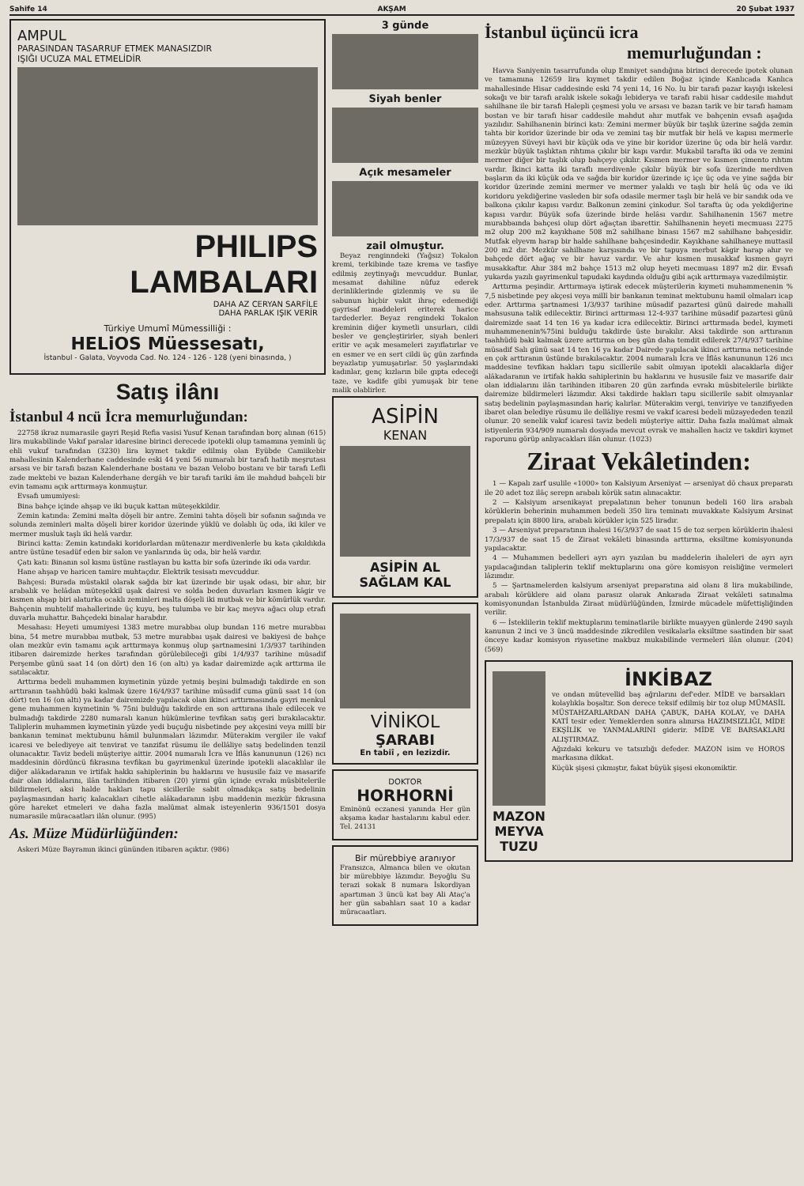Sahife 14 AKŞAM 20 Şubat 1937
AMPUL
PARASINDAN TASARRUF ETMEK MANASIZDIR
IŞIĞI UCUZA MAL ETMELİDİR
PHILIPS LAMBALARI
DAHA AZ CERYAN SARFİLE
DAHA PARLAK IŞIK VERİR
Türkiye Umumî Mümessilliği :
HELiOS Müessesatı,
İstanbul - Galata, Voyvoda Cad. No. 124 - 126 - 128 (yeni binasında, )
Satış ilânı
İstanbul 4 ncü İcra memurluğundan:
22758 ikraz numarasile gayri Reşid Refia vasisi Yusuf Kenan tarafından borç alınan (615) lira mukabilinde Vakıf paralar idaresine birinci derecede ipotekli olup tamamına yeminli üç ehli vukuf tarafından (3230) lira kıymet takdir edilmiş olan Eyübde Camiikebir mahallesinin Kalenderhane caddesinde eski 44 yeni 56 numaralı bir tarafı hatib meşrutası arsası ve bir tarafı bazan Kalenderhane bostanı ve bazan Velobo bostanı ve bir tarafı Lefli zade mektebi ve bazan Kalenderhane dergâh ve bir tarafı tariki âm ile mahdud bahçeli bir evin tamamı açık arttırmaya konmuştur.
Evsafı umumiyesi:
Bina bahçe içinde ahşap ve iki buçuk kattan müteşekkildir.
Zemin katında: Zemini malta döşeli bir antre. Zemini tahta döşeli bir sofanın sağında ve solunda zeminleri malta döşeli birer koridor üzerinde yüklü ve dolablı üç oda, iki kiler ve mermer musluk taşlı iki helâ vardır.
Birinci katta: Zemin katındaki koridorlardan mütenazır merdivenlerle bu kata çıkıldıkda antre üstüne tesadüf eden bir salon ve yanlarında üç oda, bir helâ vardır.
Çatı katı: Binanın sol kısmı üstüne rastlayan bu katta bir sofa üzerinde iki oda vardır.
Hane ahşap ve haricen tamire muhtaçdır. Elektrik tesisatı mevcuddur.
Bahçesi: Burada müstakil olarak sağda bir kat üzerinde bir uşak odası, bir ahır, bir arabalık ve helâdan müteşekkil uşak dairesi ve solda beden duvarları kısmen kâgir ve kısmen ahşap biri alaturka ocaklı zeminleri malta döşeli iki mutbak ve bir kömürlük vardır. Bahçenin muhtelif mahallerinde üç kuyu, beş tulumba ve bir kaç meyva ağacı olup etrafı duvarla muhattır. Bahçedeki binalar harabdır.
Mesahası: Heyeti umumiyesi 1383 metre murabbaı olup bundan 116 metre murabbaı bina, 54 metre murabbaı mutbak, 53 metre murabbaı uşak dairesi ve bakiyesi de bahçe olan mezkûr evin tamamı açık arttırmaya konmuş olup şartnamesini 1/3/937 tarihinden itibaren dairemizde herkes tarafından görülebileceği gibi 1/4/937 tarihine müsadif Perşembe günü saat 14 (on dört) den 16 (on altı) ya kadar dairemizde açık arttırma ile satılacaktır.
Arttırma bedeli muhammen kıymetinin yüzde yetmiş beşini bulmadığı takdirde en son arttıranın taahhüdü baki kalmak üzere 16/4/937 tarihine müsadif cuma günü saat 14 (on dört) ten 16 (on altı) ya kadar dairemizde yapılacak olan ikinci arttırmasında gayri menkul gene muhammen kıymetinin % 75ni bulduğu takdirde en son arttırana ihale edilecek ve bulmadığı takdirde 2280 numaralı kanun hükümlerine tevfikan satış geri bırakılacaktır. Taliplerin muhammen kıymetinin yüzde yedi buçuğu nisbetinde pey akçesini veya millî bir bankanın teminat mektubunu hâmil bulunmaları lâzımdır. Müterakim vergiler ile vakıf icaresi ve belediyeye ait tenvirat ve tanzifat rüsumu ile dellâliye satış bedelinden tenzil olunacaktır. Taviz bedeli müşteriye aittir. 2004 numaralı İcra ve İflâs kanununun (126) ncı maddesinin dördüncü fıkrasına tevfikan bu gayrimenkul üzerinde ipotekli alacaklılar ile diğer alâkadaranın ve irtifak hakkı sahiplerinin bu haklarını ve hususile faiz ve masarife dair olan iddialarını, ilân tarihinden itibaren (20) yirmi gün içinde evrakı müsbitelerile bildirmeleri, aksi halde hakları tapu sicillerile sabit olmadıkça satış bedelinin paylaşmasından hariç kalacakları cihetle alâkadaranın işbu maddenin mezkûr fıkrasına göre hareket etmeleri ve daha fazla malûmat almak isteyenlerin 936/1501 dosya numarasile müracaatları ilân olunur. (995)
As. Müze Müdürlüğünden:
Askeri Müze Bayramın ikinci gününden itibaren açıktır. (986)
3 günde
Siyah benler
Açık mesameler
zail olmuştur.
Beyaz renginndeki (Yağsız) Tokalon kremi, terkibinde taze krema ve tasfiye edilmiş zeytinyağı mevcuddur. Bunlar, mesamat dahiline nüfuz ederek derinliklerinde gizlenmiş ve su ile sabunun hiçbir vakit ihraç edemediği gayrisaf maddeleri eriterek harice tardederler. Beyaz rengindeki Tokalon kreminin diğer kıymetli unsurları, cildi besler ve gençleştirirler, siyah benleri eritir ve açık mesameleri zayıflatırlar ve en esmer ve en sert cildi üç gün zarfında beyazlatıp yumuşatırlar. 50 yaşlarındaki kadınlar, genç kızların bile gıpta edeceği taze, ve kadife gibi yumuşak bir tene malik olablirler.
ASİPİN
KENAN
ASİPİN AL
SAĞLAM KAL
VİNİKOL
ŞARABI
En tabiî , en lezizdir.
DOKTOR
HORHORNİ
Eminönü eczanesi yanında Her gün akşama kadar hastalarını kabul eder. Tel. 24131
Bir mürebbiye aranıyor
Fransızca, Almanca bilen ve okutan bir mürebbiye lâzımdır. Beyoğlu Su terazi sokak 8 numara İskordiyan apartıman 3 üncü kat bay Ali Ataç'a her gün sabahları saat 10 a kadar müracaatları.
İstanbul üçüncü icra
memurluğundan :
Havva Saniyenin tasarrufunda olup Emniyet sandığına birinci derecede ipotek olunan ve tamamına 12659 lira kıymet takdir edilen Boğaz içinde Kanlıcada Kanlıca mahallesinde Hisar caddesinde eski 74 yeni 14, 16 No. lu bir tarafı pazar kayığı iskelesi sokağı ve bir tarafı aralık iskele sokağı lebiderya ve tarafı rabii hisar caddesile mahdut sahilhane ile bir tarafı Halepli çeşmesi yolu ve arsası ve bazan tarik ve bir tarafı hamam bostan ve bir tarafı hisar caddesile mahdut ahır mutfak ve bahçenin evsafı aşağıda yazılıdır. Sahilhanenin birinci katı: Zemini mermer büyük bir taşlık üzerine sağda zemin tahta bir koridor üzerinde bir oda ve zemini taş bir mutfak bir helâ ve kapısı mermerle müzeyyen Süveyi havi bir küçük oda ve yine bir koridor üzerine üç oda bir helâ vardır. mezkûr büyük taşlıktan rıhtıma çıkılır bir kapı vardır. Mukabil tarafta iki oda ve zemini mermer diğer bir taşlık olup bahçeye çıkılır. Kısmen mermer ve kısmen çimento rıhtım vardır. İkinci katta iki taraflı merdivenle çıkılır büyük bir sofa üzerinde merdiven başların da iki küçük oda ve sağda bir koridor üzerinde iç içe üç oda ve yine sağda bir koridor üzerinde zemini mermer ve mermer yalaklı ve taşlı bir helâ üç oda ve iki koridoru yekdiğerine vasleden bir sofa odasile mermer taşlı bir helâ ve bir sandık oda ve balkona çıkılır kapısı vardır. Balkonun zemini çinkodur. Sol tarafta üç oda yekdiğerine kapısı vardır. Büyük sofa üzerinde birde helâsı vardır. Sahilhanenin 1567 metre murabbaında bahçesi olup dört ağaçtan ibarettir. Sahilhanenin heyeti mecmuası 2275 m2 olup 200 m2 kayıkhane 508 m2 sahilhane binası 1567 m2 sahilhane bahçesidir. Mutfak elyevm harap bir halde sahilhane bahçesindedir. Kayıkhane sahilhaneye muttasil 200 m2 dır. Mezkûr sahilhane karşısında ve bir tapuya merbut kâgir harap ahır ve bahçede dört ağaç ve bir havuz vardır. Ve ahır kısmen musakkaf kısmen gayri musakkaftır. Ahır 384 m2 bahçe 1513 m2 olup heyeti mecmuası 1897 m2 dir. Evsafı yukarda yazılı gayrimenkul tapudaki kaydında olduğu gibi açık arttırmaya vazedilmiştir.
Arttırma peşindir. Arttırmaya iştirak edecek müşterilerin kıymeti muhammenenin % 7,5 nisbetinde pey akçesi veya millî bir bankanın teminat mektubunu hamil olmaları icap eder. Arttırma şartnamesi 1/3/937 tarihine müsadif pazartesi günü dairede mahalli mahsusuna talik edilecektir. Birinci arttırması 12-4-937 tarihine müsadif pazartesi günü dairemizde saat 14 ten 16 ya kadar icra edilecektir. Birinci arttırmada bedel, kıymeti muhammenenin%75ini bulduğu takdirde üste bırakılır. Aksi takdirde son arttıranın taahhüdü baki kalmak üzere arttırma on beş gün daha temdit edilerek 27/4/937 tarihine müsadif Salı günü saat 14 ten 16 ya kadar Dairede yapılacak ikinci arttırma neticesinde en çok arttıranın üstünde bırakılacaktır. 2004 numaralı İcra ve İflâs kanununun 126 ıncı maddesine tevfikan hakları tapu sicillerile sabit olmıyan ipotekli alacaklarla diğer alâkadaranın ve irtifak hakkı sahiplerinin bu haklarını ve hususile faiz ve masarife dair olan iddialarını ilân tarihinden itibaren 20 gün zarfında evrakı müsbitelerile birlikte dairemize bildirmeleri lâzımdır. Aksi takdirde hakları tapu sicillerile sabit olmıyanlar satış bedelinin paylaşmasından hariç kalırlar. Müterakim vergi, tenviriye ve tanzifiyeden ibaret olan belediye rüsumu ile dellâliye resmi ve vakıf icaresi bedeli müzayededen tenzil olunur. 20 senelik vakıf icaresi taviz bedeli müşteriye aittir. Daha fazla malûmat almak istiyenlerin 934/909 numaralı dosyada mevcut evrak ve mahallen haciz ve takdiri kıymet raporunu görüp anlıyacakları ilân olunur. (1023)
Ziraat Vekâletinden:
1 — Kapalı zarf usulile «1000» ton Kalsiyum Arseniyat — arseniyat dö chaux preparatı ile 20 adet toz ilâç serepn arabalı körük satın alınacaktır.
2 — Kalsiyum arsenikayat prepalatının beher tonunun bedeli 160 lira arabalı körüklerin beherinin muhammen bedeli 350 lira teminatı muvakkate Kalsiyum Arsinat prepalatı için 8800 lira, arabalı körükler için 525 liradır.
3 — Arseniyat preparatının ihalesi 16/3/937 de saat 15 de toz serpen körüklerin ihalesi 17/3/937 de saat 15 de Ziraat vekâleti binasında arttırma, eksiltme komisyonunda yapılacaktır.
4 — Muhammen bedelleri ayrı ayrı yazılan bu maddelerin ihaleleri de ayrı ayrı yapılacağından taliplerin teklif mektuplarını ona göre komisyon reisliğine vermeleri lâzımdır.
5 — Şartnamelerden kalsiyum arseniyat preparatına aid olanı 8 lira mukabilinde, arabalı körüklere aid olanı parasız olarak Ankarada Ziraat vekâleti satınalma komisyonundan İstanbulda Ziraat müdürlüğünden, İzmirde mücadele müfettişliğinden verilir.
6 — İsteklilerin teklif mektuplarını teminatlarile birlikte muayyen günlerde 2490 sayılı kanunun 2 inci ve 3 üncü maddesinde zikredilen vesikalarla eksiltme saatinden bir saat önceye kadar komisyon riyasetine makbuz mukabilinde vermeleri ilân olunur. (204) (569)
MAZON MEYVA TUZU
İNKİBAZ
ve ondan mütevellid baş ağrılarını def'eder. MİDE ve barsakları kolaylıkla boşaltır. Son derece teksif edilmiş bir toz olup MÜMASİL MÜSTAHZARLARDAN DAHA ÇABUK, DAHA KOLAY, ve DAHA KATİ tesir eder. Yemeklerden sonra alınırsa HAZIMSIZLIĞI, MİDE EKŞİLİK ve YANMALARINI giderir. MİDE VE BARSAKLARI ALIŞTIRMAZ.
Ağızdaki kekuru ve tatsızlığı defeder. MAZON isim ve HOROS markasına dikkat.
Küçük şişesi çıkmıştır, fakat büyük şişesi ekonomiktir.